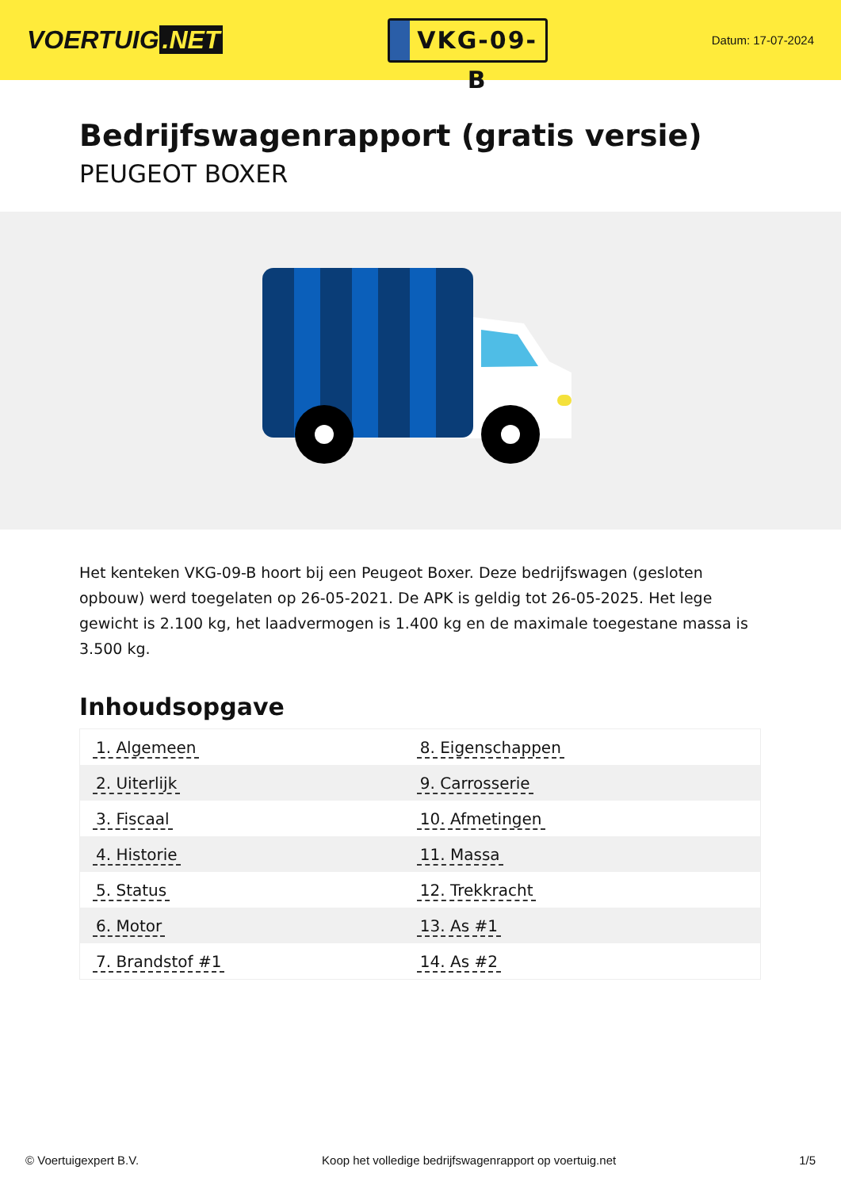VOERTUIG.NET
VKG-09-B
Datum: 17-07-2024
Bedrijfswagenrapport (gratis versie)
PEUGEOT BOXER
Het kenteken VKG-09-B hoort bij een Peugeot Boxer. Deze bedrijfswagen (gesloten opbouw) werd toegelaten op 26-05-2021. De APK is geldig tot 26-05-2025. Het lege gewicht is 2.100 kg, het laadvermogen is 1.400 kg en de maximale toegestane massa is 3.500 kg.
Inhoudsopgave
| 1. Algemeen | 8. Eigenschappen |
| 2. Uiterlijk | 9. Carrosserie |
| 3. Fiscaal | 10. Afmetingen |
| 4. Historie | 11. Massa |
| 5. Status | 12. Trekkracht |
| 6. Motor | 13. As #1 |
| 7. Brandstof #1 | 14. As #2 |
© Voertuigexpert B.V. Koop het volledige bedrijfswagenrapport op voertuig.net
1/5